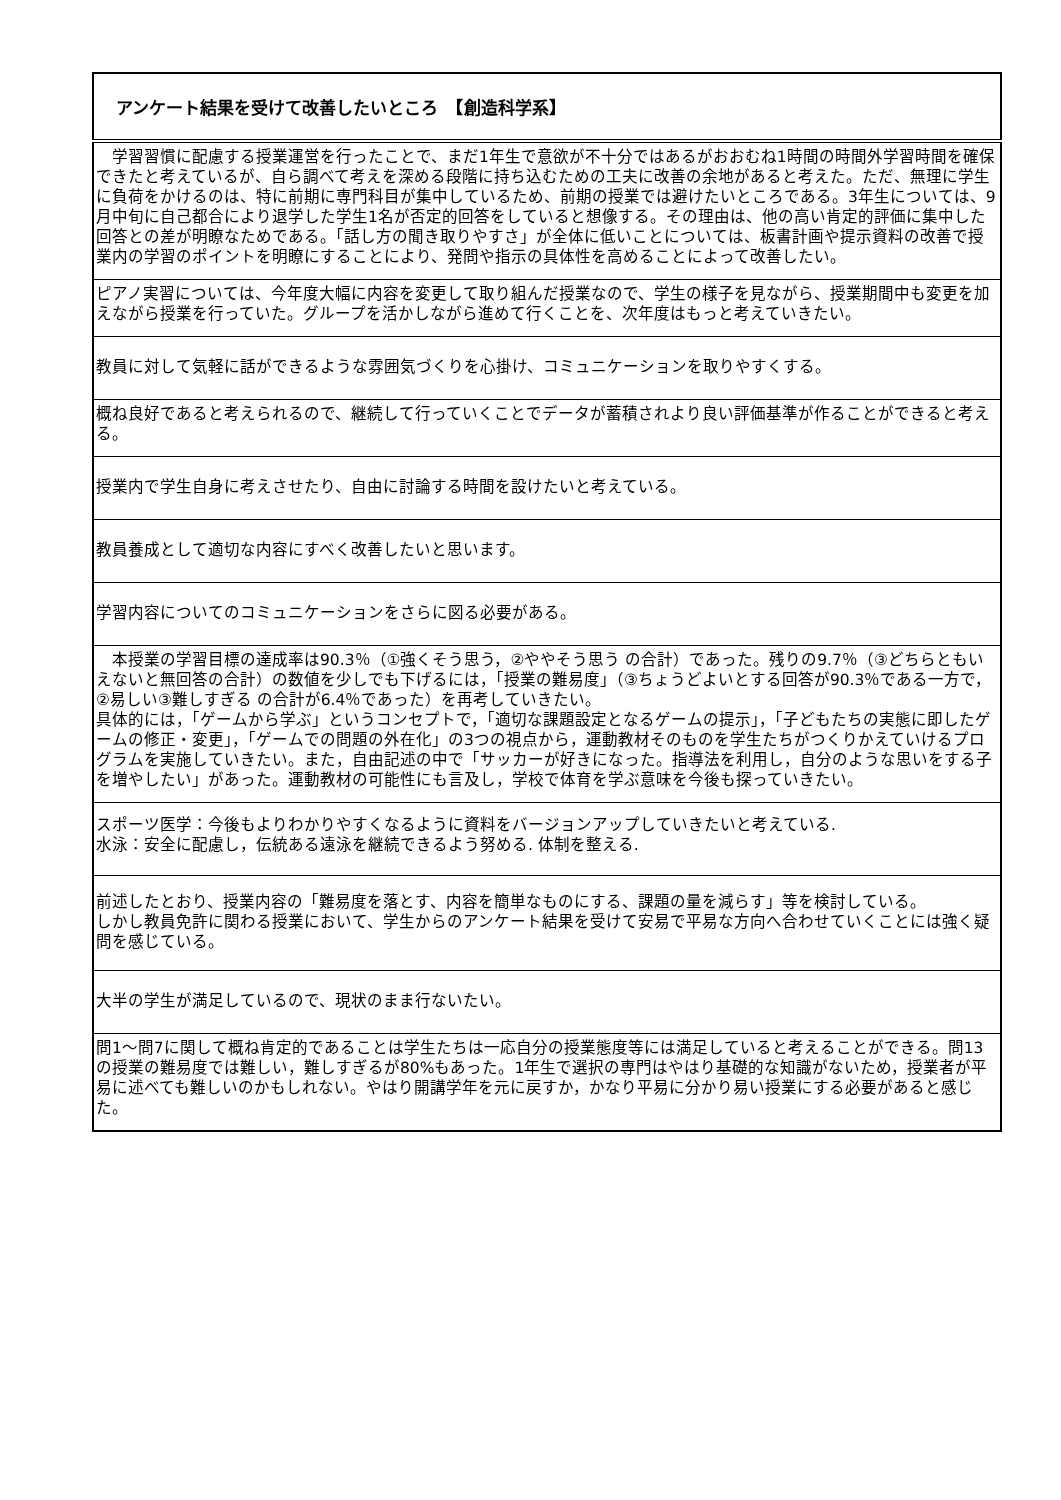| アンケート結果を受けて改善したいところ 【創造科学系】 |
| --- |
| 学習習慣に配慮する授業運営を行ったことで、まだ1年生で意欲が不十分ではあるがおおむね1時間の時間外学習時間を確保できたと考えているが、自ら調べて考えを深める段階に持ち込むための工夫に改善の余地があると考えた。ただ、無理に学生に負荷をかけるのは、特に前期に専門科目が集中しているため、前期の授業では避けたいところである。3年生については、9月中旬に自己都合により退学した学生1名が否定的回答をしていると想像する。その理由は、他の高い肯定的評価に集中した回答との差が明瞭なためである。「話し方の聞き取りやすさ」が全体に低いことについては、板書計画や提示資料の改善で授業内の学習のポイントを明瞭にすることにより、発問や指示の具体性を高めることによって改善したい。 |
| ピアノ実習については、今年度大幅に内容を変更して取り組んだ授業なので、学生の様子を見ながら、授業期間中も変更を加えながら授業を行っていた。グループを活かしながら進めて行くことを、次年度はもっと考えていきたい。 |
| 教員に対して気軽に話ができるような雰囲気づくりを心掛け、コミュニケーションを取りやすくする。 |
| 概ね良好であると考えられるので、継続して行っていくことでデータが蓄積されより良い評価基準が作ることができると考える。 |
| 授業内で学生自身に考えさせたり、自由に討論する時間を設けたいと考えている。 |
| 教員養成として適切な内容にすべく改善したいと思います。 |
| 学習内容についてのコミュニケーションをさらに図る必要がある。 |
| 本授業の学習目標の達成率は90.3％（①強くそう思う，②ややそう思う の合計）であった。残りの9.7％（③どちらともいえないと無回答の合計）の数値を少しでも下げるには，「授業の難易度」（③ちょうどよいとする回答が90.3％である一方で，②易しい③難しすぎる の合計が6.4％であった）を再考していきたい。 具体的には，「ゲームから学ぶ」というコンセプトで，「適切な課題設定となるゲームの提示」，「子どもたちの実態に即したゲームの修正・変更」，「ゲームでの問題の外在化」の3つの視点から，運動教材そのものを学生たちがつくりかえていけるプログラムを実施していきたい。また，自由記述の中で「サッカーが好きになった。指導法を利用し，自分のような思いをする子を増やしたい」があった。運動教材の可能性にも言及し，学校で体育を学ぶ意味を今後も探っていきたい。 |
| スポーツ医学：今後もよりわかりやすくなるように資料をバージョンアップしていきたいと考えている. 水泳：安全に配慮し，伝統ある遠泳を継続できるよう努める. 体制を整える. |
| 前述したとおり、授業内容の「難易度を落とす、内容を簡単なものにする、課題の量を減らす」等を検討している。 しかし教員免許に関わる授業において、学生からのアンケート結果を受けて安易で平易な方向へ合わせていくことには強く疑問を感じている。 |
| 大半の学生が満足しているので、現状のまま行ないたい。 |
| 問1～問7に関して概ね肯定的であることは学生たちは一応自分の授業態度等には満足していると考えることができる。問13の授業の難易度では難しい，難しすぎるが80%もあった。1年生で選択の専門はやはり基礎的な知識がないため，授業者が平易に述べても難しいのかもしれない。やはり開講学年を元に戻すか，かなり平易に分かり易い授業にする必要があると感じた。 |